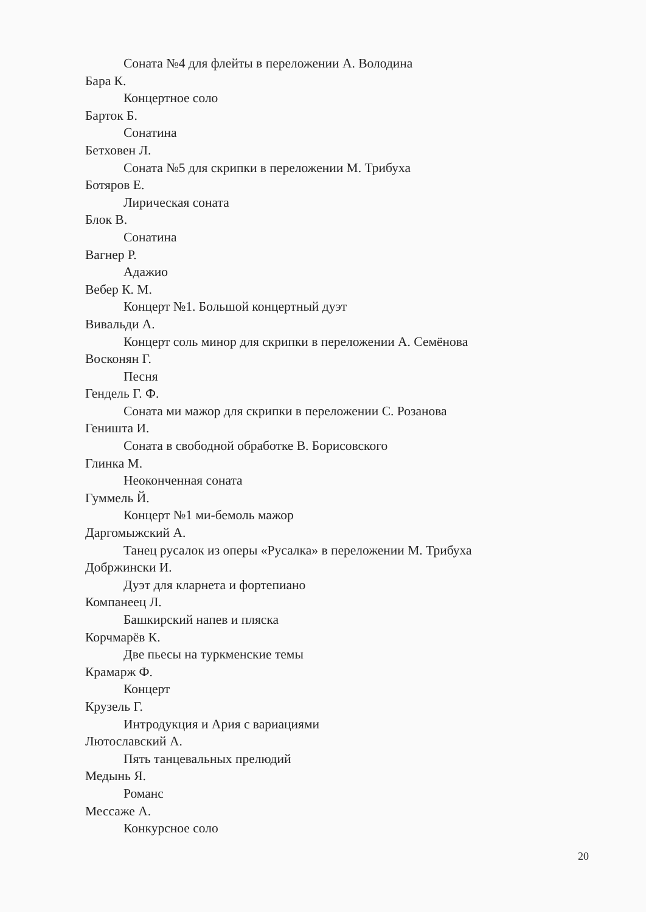Соната №4 для флейты в переложении А. Володина
Бара К.
Концертное соло
Барток Б.
Сонатина
Бетховен Л.
Соната №5 для скрипки в переложении М. Трибуха
Ботяров Е.
Лирическая соната
Блок В.
Сонатина
Вагнер Р.
Адажио
Вебер К. М.
Концерт №1. Большой концертный дуэт
Вивальди А.
Концерт соль минор для скрипки в переложении А. Семёнова
Восконян Г.
Песня
Гендель Г. Ф.
Соната ми мажор для скрипки в переложении С. Розанова
Геништа И.
Соната в свободной обработке В. Борисовского
Глинка М.
Неоконченная соната
Гуммель Й.
Концерт №1 ми-бемоль мажор
Даргомыжский А.
Танец русалок из оперы «Русалка» в переложении М. Трибуха
Добржински И.
Дуэт для кларнета и фортепиано
Компанеец Л.
Башкирский напев и пляска
Корчмарёв К.
Две пьесы на туркменские темы
Крамарж Ф.
Концерт
Крузель Г.
Интродукция и Ария с вариациями
Лютославский А.
Пять танцевальных прелюдий
Медынь Я.
Романс
Мессаже А.
Конкурсное соло
20